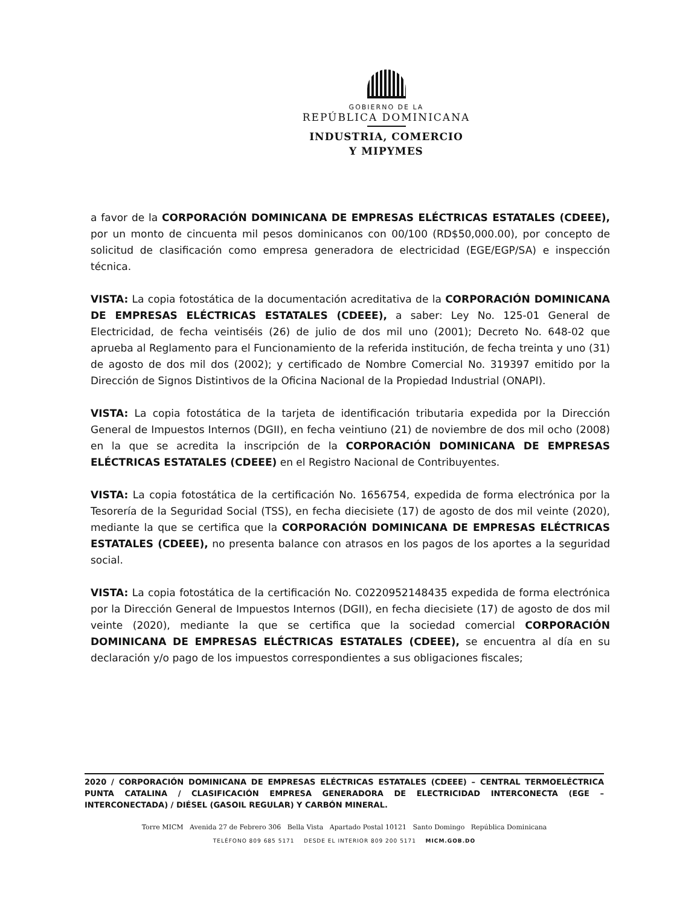GOBIERNO DE LA
REPÚBLICA DOMINICANA
INDUSTRIA, COMERCIO
Y MIPYMES
a favor de la CORPORACIÓN DOMINICANA DE EMPRESAS ELÉCTRICAS ESTATALES (CDEEE), por un monto de cincuenta mil pesos dominicanos con 00/100 (RD$50,000.00), por concepto de solicitud de clasificación como empresa generadora de electricidad (EGE/EGP/SA) e inspección técnica.
VISTA: La copia fotostática de la documentación acreditativa de la CORPORACIÓN DOMINICANA DE EMPRESAS ELÉCTRICAS ESTATALES (CDEEE), a saber: Ley No. 125-01 General de Electricidad, de fecha veintiséis (26) de julio de dos mil uno (2001); Decreto No. 648-02 que aprueba al Reglamento para el Funcionamiento de la referida institución, de fecha treinta y uno (31) de agosto de dos mil dos (2002); y certificado de Nombre Comercial No. 319397 emitido por la Dirección de Signos Distintivos de la Oficina Nacional de la Propiedad Industrial (ONAPI).
VISTA: La copia fotostática de la tarjeta de identificación tributaria expedida por la Dirección General de Impuestos Internos (DGII), en fecha veintiuno (21) de noviembre de dos mil ocho (2008) en la que se acredita la inscripción de la CORPORACIÓN DOMINICANA DE EMPRESAS ELÉCTRICAS ESTATALES (CDEEE) en el Registro Nacional de Contribuyentes.
VISTA: La copia fotostática de la certificación No. 1656754, expedida de forma electrónica por la Tesorería de la Seguridad Social (TSS), en fecha diecisiete (17) de agosto de dos mil veinte (2020), mediante la que se certifica que la CORPORACIÓN DOMINICANA DE EMPRESAS ELÉCTRICAS ESTATALES (CDEEE), no presenta balance con atrasos en los pagos de los aportes a la seguridad social.
VISTA: La copia fotostática de la certificación No. C0220952148435 expedida de forma electrónica por la Dirección General de Impuestos Internos (DGII), en fecha diecisiete (17) de agosto de dos mil veinte (2020), mediante la que se certifica que la sociedad comercial CORPORACIÓN DOMINICANA DE EMPRESAS ELÉCTRICAS ESTATALES (CDEEE), se encuentra al día en su declaración y/o pago de los impuestos correspondientes a sus obligaciones fiscales;
2020 / CORPORACIÓN DOMINICANA DE EMPRESAS ELÉCTRICAS ESTATALES (CDEEE) – CENTRAL TERMOELÉCTRICA PUNTA CATALINA / CLASIFICACIÓN EMPRESA GENERADORA DE ELECTRICIDAD INTERCONECTA (EGE – INTERCONECTADA) / DIÉSEL (GASOIL REGULAR) Y CARBÓN MINERAL.
Torre MICM Avenida 27 de Febrero 306 Bella Vista Apartado Postal 10121 Santo Domingo República Dominicana
TELÉFONO 809 685 5171 DESDE EL INTERIOR 809 200 5171 MICM.GOB.DO